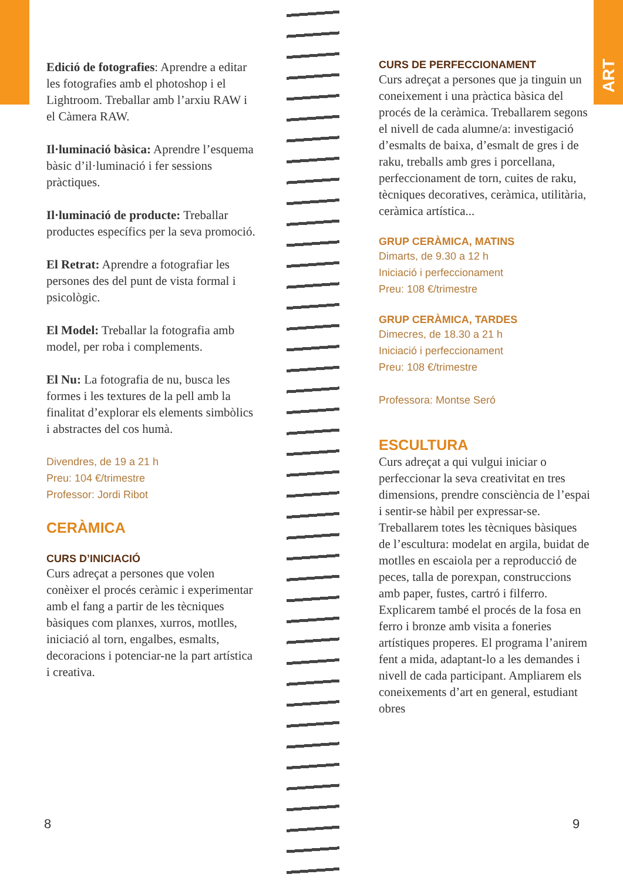ART
Edició de fotografies: Aprendre a editar les fotografies amb el photoshop i el Lightroom. Treballar amb l’arxiu RAW i el Càmera RAW.
Il·luminació bàsica: Aprendre l’esquema bàsic d’il·luminació i fer sessions pràctiques.
Il·luminació de producte: Treballar productes específics per la seva promoció.
El Retrat: Aprendre a fotografiar les persones des del punt de vista formal i psicològic.
El Model: Treballar la fotografia amb model, per roba i complements.
El Nu: La fotografia de nu, busca les formes i les textures de la pell amb la finalitat d’explorar els elements simbòlics i abstractes del cos humà.
Divendres, de 19 a 21 h
Preu: 104 €/trimestre
Professor: Jordi Ribot
CERÀMICA
CURS D’INICIACIÓ
Curs adreçat a persones que volen conèixer el procés ceràmic i experimentar amb el fang a partir de les tècniques bàsiques com planxes, xurros, motlles, iniciació al torn, engalbes, esmalts, decoracions i potenciar-ne la part artística i creativa.
CURS DE PERFECCIONAMENT
Curs adreçat a persones que ja tinguin un coneixement i una pràctica bàsica del procés de la ceràmica. Treballarem segons el nivell de cada alumne/a: investigació d’esmalts de baixa, d’esmalt de gres i de raku, treballs amb gres i porcellana, perfeccionament de torn, cuites de raku, tècniques decoratives, ceràmica, utilitària, ceràmica artística...
GRUP CERÀMICA, MATINS
Dimarts, de 9.30 a 12 h
Iniciació i perfeccionament
Preu: 108 €/trimestre
GRUP CERÀMICA, TARDES
Dimecres, de 18.30 a 21 h
Iniciació i perfeccionament
Preu: 108 €/trimestre
Professora: Montse Seró
ESCULTURA
Curs adreçat a qui vulgui iniciar o perfeccionar la seva creativitat en tres dimensions, prendre consciència de l’espai i sentir-se hàbil per expressar-se. Treballarem totes les tècniques bàsiques de l’escultura: modelat en argila, buidat de motlles en escaiola per a reproducció de peces, talla de porexpan, construccions amb paper, fustes, cartró i filferro. Explicarem també el procés de la fosa en ferro i bronze amb visita a foneries artístiques properes. El programa l’anirem fent a mida, adaptant-lo a les demandes i nivell de cada participant. Ampliarem els coneixements d’art en general, estudiant obres
8 9